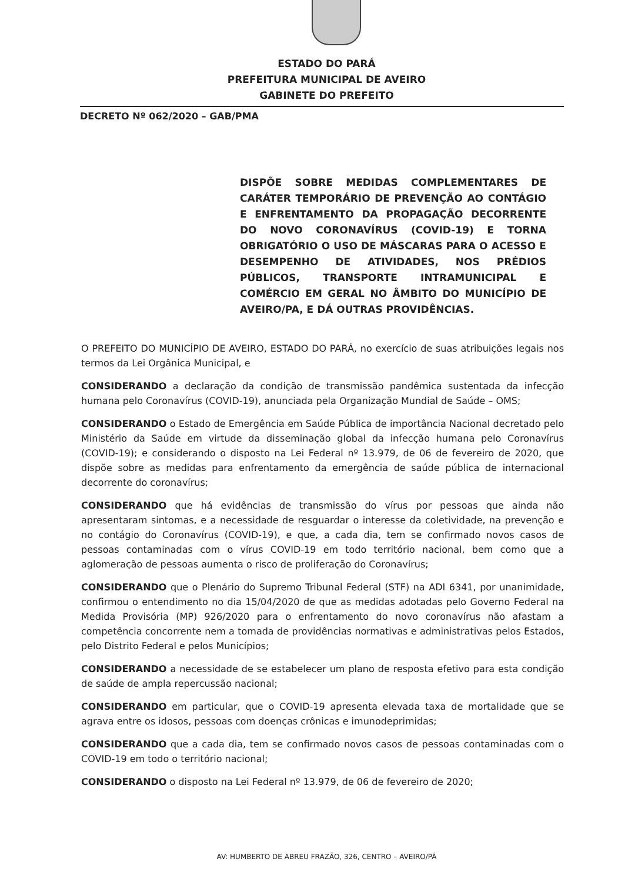ESTADO DO PARÁ
PREFEITURA MUNICIPAL DE AVEIRO
GABINETE DO PREFEITO
DECRETO Nº 062/2020 – GAB/PMA
DISPÕE SOBRE MEDIDAS COMPLEMENTARES DE CARÁTER TEMPORÁRIO DE PREVENÇÃO AO CONTÁGIO E ENFRENTAMENTO DA PROPAGAÇÃO DECORRENTE DO NOVO CORONAVÍRUS (COVID-19) E TORNA OBRIGATÓRIO O USO DE MÁSCARAS PARA O ACESSO E DESEMPENHO DE ATIVIDADES, NOS PRÉDIOS PÚBLICOS, TRANSPORTE INTRAMUNICIPAL E COMÉRCIO EM GERAL NO ÂMBITO DO MUNICÍPIO DE AVEIRO/PA, E DÁ OUTRAS PROVIDÊNCIAS.
O PREFEITO DO MUNICÍPIO DE AVEIRO, ESTADO DO PARÁ, no exercício de suas atribuições legais nos termos da Lei Orgânica Municipal, e
CONSIDERANDO a declaração da condição de transmissão pandêmica sustentada da infecção humana pelo Coronavírus (COVID-19), anunciada pela Organização Mundial de Saúde – OMS;
CONSIDERANDO o Estado de Emergência em Saúde Pública de importância Nacional decretado pelo Ministério da Saúde em virtude da disseminação global da infecção humana pelo Coronavírus (COVID-19); e considerando o disposto na Lei Federal nº 13.979, de 06 de fevereiro de 2020, que dispõe sobre as medidas para enfrentamento da emergência de saúde pública de internacional decorrente do coronavírus;
CONSIDERANDO que há evidências de transmissão do vírus por pessoas que ainda não apresentaram sintomas, e a necessidade de resguardar o interesse da coletividade, na prevenção e no contágio do Coronavírus (COVID-19), e que, a cada dia, tem se confirmado novos casos de pessoas contaminadas com o vírus COVID-19 em todo território nacional, bem como que a aglomeração de pessoas aumenta o risco de proliferação do Coronavírus;
CONSIDERANDO que o Plenário do Supremo Tribunal Federal (STF) na ADI 6341, por unanimidade, confirmou o entendimento no dia 15/04/2020 de que as medidas adotadas pelo Governo Federal na Medida Provisória (MP) 926/2020 para o enfrentamento do novo coronavírus não afastam a competência concorrente nem a tomada de providências normativas e administrativas pelos Estados, pelo Distrito Federal e pelos Municípios;
CONSIDERANDO a necessidade de se estabelecer um plano de resposta efetivo para esta condição de saúde de ampla repercussão nacional;
CONSIDERANDO em particular, que o COVID-19 apresenta elevada taxa de mortalidade que se agrava entre os idosos, pessoas com doenças crônicas e imunodeprimidas;
CONSIDERANDO que a cada dia, tem se confirmado novos casos de pessoas contaminadas com o COVID-19 em todo o território nacional;
CONSIDERANDO o disposto na Lei Federal nº 13.979, de 06 de fevereiro de 2020;
AV: HUMBERTO DE ABREU FRAZÃO, 326, CENTRO – AVEIRO/PÁ